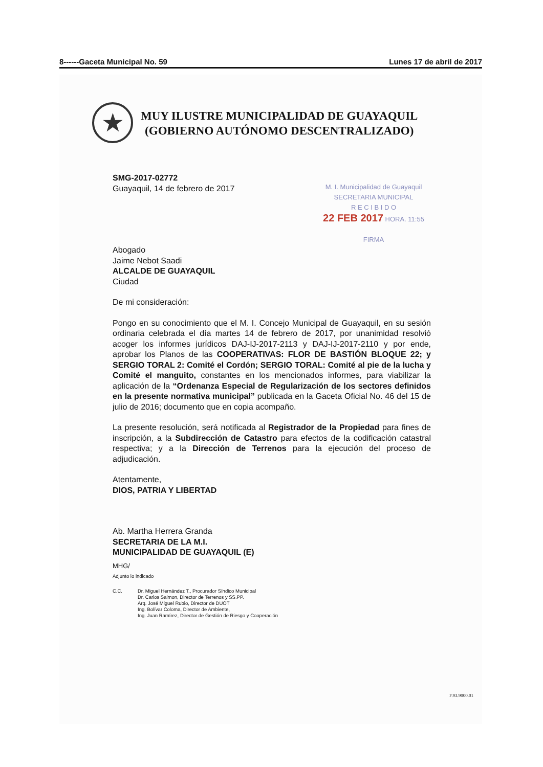8------Gaceta Municipal No. 59 Lunes 17 de abril de 2017
★
MUY ILUSTRE MUNICIPALIDAD DE GUAYAQUIL
(GOBIERNO AUTÓNOMO DESCENTRALIZADO)
M. I. Municipalidad de Guayaquil
SECRETARIA MUNICIPAL
R E C I B I D O
22 FEB 2017 HORA. 11:55
FIRMA
SMG-2017-02772
Guayaquil, 14 de febrero de 2017
Abogado
Jaime Nebot Saadi
ALCALDE DE GUAYAQUIL
Ciudad
De mi consideración:
Pongo en su conocimiento que el M. I. Concejo Municipal de Guayaquil, en su sesión ordinaria celebrada el día martes 14 de febrero de 2017, por unanimidad resolvió acoger los informes jurídicos DAJ-IJ-2017-2113 y DAJ-IJ-2017-2110 y por ende, aprobar los Planos de las COOPERATIVAS: FLOR DE BASTIÓN BLOQUE 22; y SERGIO TORAL 2: Comité el Cordón; SERGIO TORAL: Comité al pie de la lucha y Comité el manguito, constantes en los mencionados informes, para viabilizar la aplicación de la “Ordenanza Especial de Regularización de los sectores definidos en la presente normativa municipal” publicada en la Gaceta Oficial No. 46 del 15 de julio de 2016; documento que en copia acompaño.
La presente resolución, será notificada al Registrador de la Propiedad para fines de inscripción, a la Subdirección de Catastro para efectos de la codificación catastral respectiva; y a la Dirección de Terrenos para la ejecución del proceso de adjudicación.
Atentamente,
DIOS, PATRIA Y LIBERTAD
Ab. Martha Herrera Granda
SECRETARIA DE LA M.I.
MUNICIPALIDAD DE GUAYAQUIL (E)
MHG/
Adjunto lo indicado
C.C. Dr. Miguel Hernández T., Procurador Síndico Municipal
Dr. Carlos Salmon, Director de Terrenos y SS.PP.
Arq. José Miguel Rubio, Director de DUOT
Ing. Bolívar Coloma, Director de Ambiente,
Ing. Juan Ramírez, Director de Gestión de Riesgo y Cooperación
F.93.9000.01